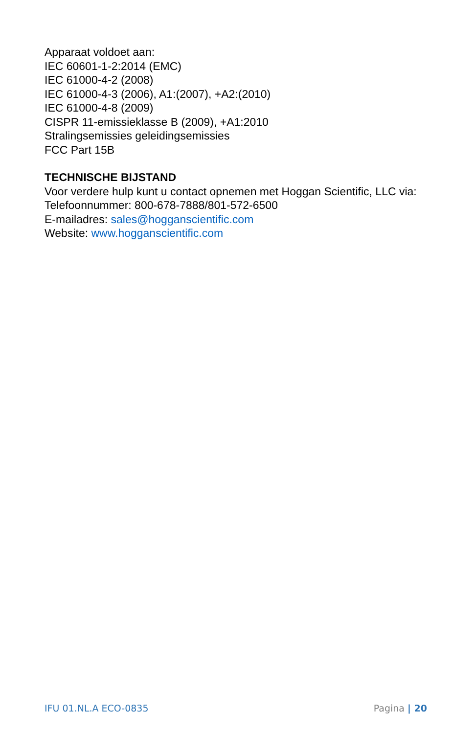Apparaat voldoet aan:
IEC 60601-1-2:2014 (EMC)
IEC 61000-4-2 (2008)
IEC 61000-4-3 (2006), A1:(2007), +A2:(2010)
IEC 61000-4-8 (2009)
CISPR 11-emissieklasse B (2009), +A1:2010
Stralingsemissies geleidingsemissies
FCC Part 15B
TECHNISCHE BIJSTAND
Voor verdere hulp kunt u contact opnemen met Hoggan Scientific, LLC via:
Telefoonnummer: 800-678-7888/801-572-6500
E-mailadres: sales@hogganscientific.com
Website: www.hogganscientific.com
IFU 01.NL.A ECO-0835 Pagina | 20